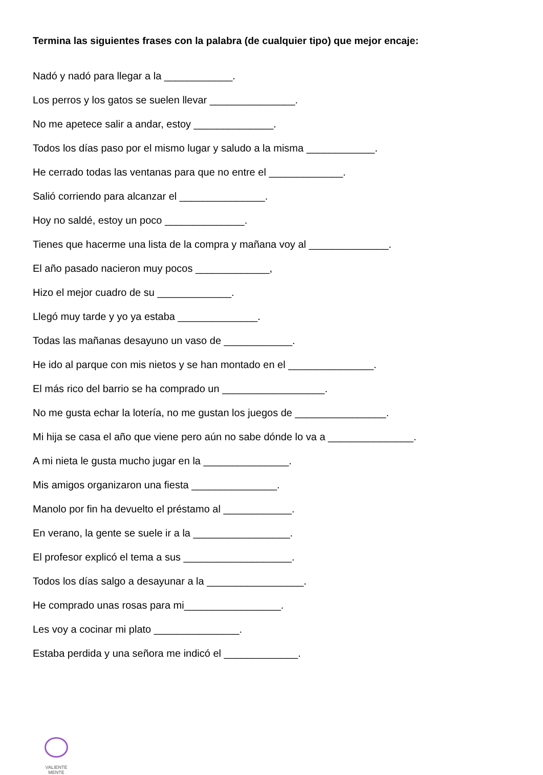Termina las siguientes frases con la palabra (de cualquier tipo) que mejor encaje:
Nadó y nadó para llegar a la ____________.
Los perros y los gatos se suelen llevar _______________.
No me apetece salir a andar, estoy ______________.
Todos los días paso por el mismo lugar y saludo a la misma ____________.
He cerrado todas las ventanas para que no entre el _____________.
Salió corriendo para alcanzar el _______________.
Hoy no saldé, estoy un poco ______________.
Tienes que hacerme una lista de la compra y mañana voy al ______________.
El año pasado nacieron muy pocos _____________,
Hizo el mejor cuadro de su _____________.
Llegó muy tarde y yo ya estaba ______________.
Todas las mañanas desayuno un vaso de ____________.
He ido al parque con mis nietos y se han montado en el _______________.
El más rico del barrio se ha comprado un __________________.
No me gusta echar la lotería, no me gustan los juegos de ________________.
Mi hija se casa el año que viene pero aún no sabe dónde lo va a _______________.
A mi nieta le gusta mucho jugar en la _______________.
Mis amigos organizaron una fiesta _______________.
Manolo por fin ha devuelto el préstamo al ____________.
En verano, la gente se suele ir a la _________________.
El profesor explicó el tema a sus ___________________.
Todos los días salgo a desayunar a la _________________.
He comprado unas rosas para mi_________________.
Les voy a cocinar mi plato _______________.
Estaba perdida y una señora me indicó el _____________.
VALIENTE
MENTE